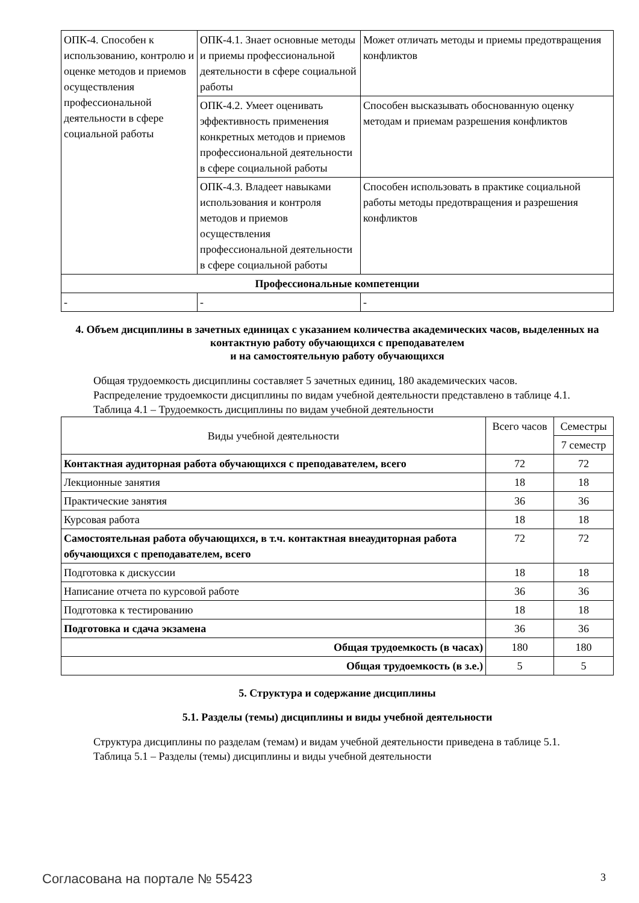| ОПК-4. Способен к использованию, контролю и оценке методов и приемов осуществления профессиональной деятельности в сфере социальной работы | ОПК-4.1. Знает основные методы и приемы профессиональной деятельности в сфере социальной работы | Может отличать методы и приемы предотвращения конфликтов |
| | ОПК-4.2. Умеет оценивать эффективность применения конкретных методов и приемов профессиональной деятельности в сфере социальной работы | Способен высказывать обоснованную оценку методам и приемам разрешения конфликтов |
| | ОПК-4.3. Владеет навыками использования и контроля методов и приемов осуществления профессиональной деятельности в сфере социальной работы | Способен использовать в практике социальной работы методы предотвращения и разрешения конфликтов |
| Профессиональные компетенции | | |
| - | - | - |
4. Объем дисциплины в зачетных единицах с указанием количества академических часов, выделенных на контактную работу обучающихся с преподавателем
и на самостоятельную работу обучающихся
Общая трудоемкость дисциплины составляет 5 зачетных единиц, 180 академических часов.
Распределение трудоемкости дисциплины по видам учебной деятельности представлено в таблице 4.1.
Таблица 4.1 – Трудоемкость дисциплины по видам учебной деятельности
| Виды учебной деятельности | Всего часов | Семестры |
| --- | --- | --- |
| | | 7 семестр |
| Контактная аудиторная работа обучающихся с преподавателем, всего | 72 | 72 |
| Лекционные занятия | 18 | 18 |
| Практические занятия | 36 | 36 |
| Курсовая работа | 18 | 18 |
| Самостоятельная работа обучающихся, в т.ч. контактная внеаудиторная работа обучающихся с преподавателем, всего | 72 | 72 |
| Подготовка к дискуссии | 18 | 18 |
| Написание отчета по курсовой работе | 36 | 36 |
| Подготовка к тестированию | 18 | 18 |
| Подготовка и сдача экзамена | 36 | 36 |
| Общая трудоемкость (в часах) | 180 | 180 |
| Общая трудоемкость (в з.е.) | 5 | 5 |
5. Структура и содержание дисциплины
5.1. Разделы (темы) дисциплины и виды учебной деятельности
Структура дисциплины по разделам (темам) и видам учебной деятельности приведена в таблице 5.1.
Таблица 5.1 – Разделы (темы) дисциплины и виды учебной деятельности
Согласована на портале № 55423 3